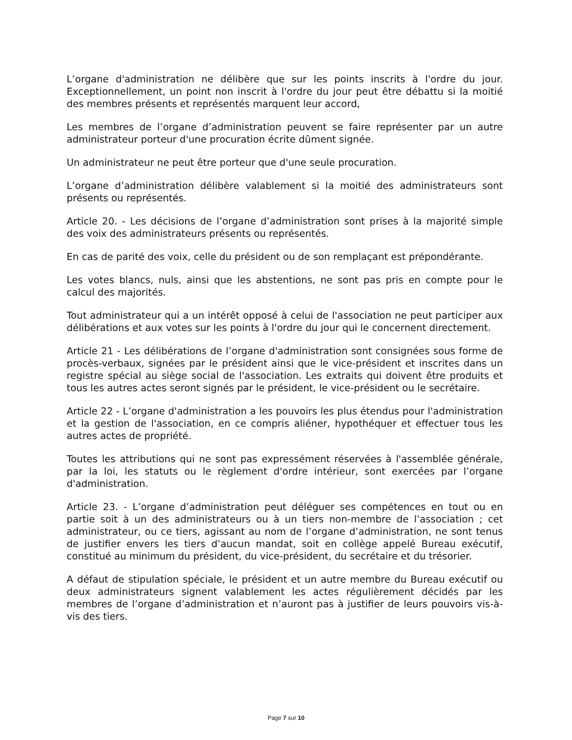L’organe d'administration ne délibère que sur les points inscrits à l'ordre du jour. Exceptionnellement, un point non inscrit à l'ordre du jour peut être débattu si la moitié des membres présents et représentés marquent leur accord,
Les membres de l’organe d’administration peuvent se faire représenter par un autre administrateur porteur d'une procuration écrite dûment signée.
Un administrateur ne peut être porteur que d'une seule procuration.
L’organe d’administration délibère valablement si la moitié des administrateurs sont présents ou représentés.
Article 20. - Les décisions de l’organe d’administration sont prises à la majorité simple des voix des administrateurs présents ou représentés.
En cas de parité des voix, celle du président ou de son remplaçant est prépondérante.
Les votes blancs, nuls, ainsi que les abstentions, ne sont pas pris en compte pour le calcul des majorités.
Tout administrateur qui a un intérêt opposé à celui de l'association ne peut participer aux délibérations et aux votes sur les points à l'ordre du jour qui le concernent directement.
Article 21 - Les délibérations de l’organe d'administration sont consignées sous forme de procès-verbaux, signées par le président ainsi que le vice-président et inscrites dans un registre spécial au siège social de l'association. Les extraits qui doivent être produits et tous les autres actes seront signés par le président, le vice-président ou le secrétaire.
Article 22 - L’organe d'administration a les pouvoirs les plus étendus pour l'administration et la gestion de l'association, en ce compris aliéner, hypothéquer et effectuer tous les autres actes de propriété.
Toutes les attributions qui ne sont pas expressément réservées à l'assemblée générale, par la loi, les statuts ou le règlement d'ordre intérieur, sont exercées par l’organe d'administration.
Article 23. - L’organe d’administration peut déléguer ses compétences en tout ou en partie soit à un des administrateurs ou à un tiers non-membre de l’association ; cet administrateur, ou ce tiers, agissant au nom de l’organe d’administration, ne sont tenus de justifier envers les tiers d’aucun mandat, soit en collège appelé Bureau exécutif, constitué au minimum du président, du vice-président, du secrétaire et du trésorier.
A défaut de stipulation spéciale, le président et un autre membre du Bureau exécutif ou deux administrateurs signent valablement les actes régulièrement décidés par les membres de l’organe d’administration et n’auront pas à justifier de leurs pouvoirs vis-à-vis des tiers.
Page 7 sur 10